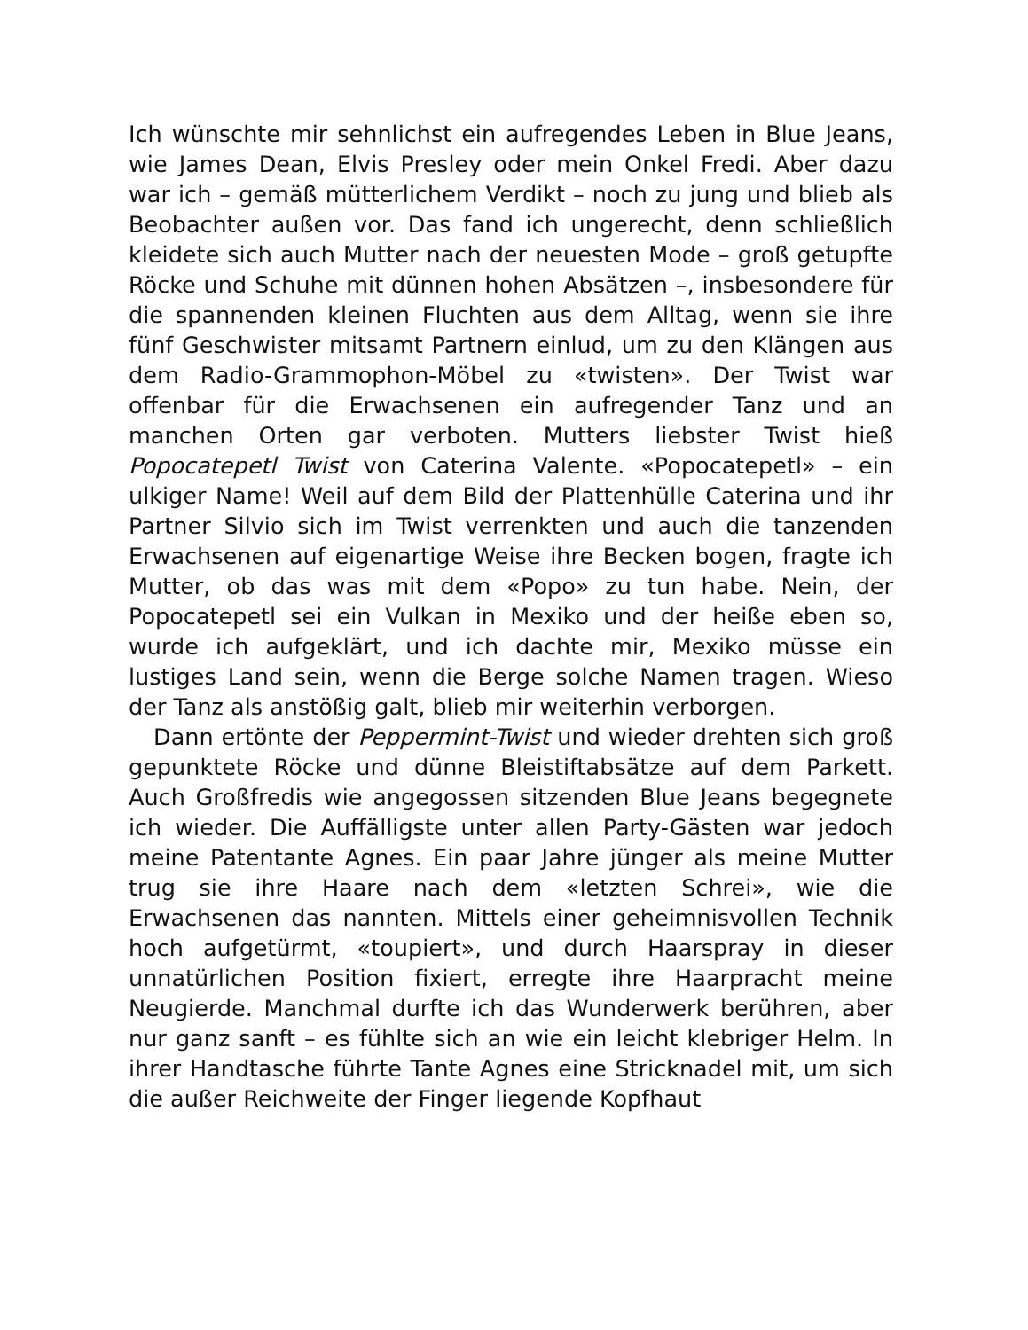Ich wünschte mir sehnlichst ein aufregendes Leben in Blue Jeans, wie James Dean, Elvis Presley oder mein Onkel Fredi. Aber dazu war ich – gemäß mütterlichem Verdikt – noch zu jung und blieb als Beobachter außen vor. Das fand ich ungerecht, denn schließlich kleidete sich auch Mutter nach der neuesten Mode – groß getupfte Röcke und Schuhe mit dünnen hohen Absätzen –, insbesondere für die spannenden kleinen Fluchten aus dem Alltag, wenn sie ihre fünf Geschwister mitsamt Partnern einlud, um zu den Klängen aus dem Radio-Grammophon-Möbel zu «twisten». Der Twist war offenbar für die Erwachsenen ein aufregender Tanz und an manchen Orten gar verboten. Mutters liebster Twist hieß Popocatepetl Twist von Caterina Valente. «Popocatepetl» – ein ulkiger Name! Weil auf dem Bild der Plattenhülle Caterina und ihr Partner Silvio sich im Twist verrenkten und auch die tanzenden Erwachsenen auf eigenartige Weise ihre Becken bogen, fragte ich Mutter, ob das was mit dem «Popo» zu tun habe. Nein, der Popocatepetl sei ein Vulkan in Mexiko und der heiße eben so, wurde ich aufgeklärt, und ich dachte mir, Mexiko müsse ein lustiges Land sein, wenn die Berge solche Namen tragen. Wieso der Tanz als anstößig galt, blieb mir weiterhin verborgen.
Dann ertönte der Peppermint-Twist und wieder drehten sich groß gepunktete Röcke und dünne Bleistiftabsätze auf dem Parkett. Auch Großfredis wie angegossen sitzenden Blue Jeans begegnete ich wieder. Die Auffälligste unter allen Party-Gästen war jedoch meine Patentante Agnes. Ein paar Jahre jünger als meine Mutter trug sie ihre Haare nach dem «letzten Schrei», wie die Erwachsenen das nannten. Mittels einer geheimnisvollen Technik hoch aufgetürmt, «toupiert», und durch Haarspray in dieser unnatürlichen Position fixiert, erregte ihre Haarpracht meine Neugierde. Manchmal durfte ich das Wunderwerk berühren, aber nur ganz sanft – es fühlte sich an wie ein leicht klebriger Helm. In ihrer Handtasche führte Tante Agnes eine Stricknadel mit, um sich die außer Reichweite der Finger liegende Kopfhaut